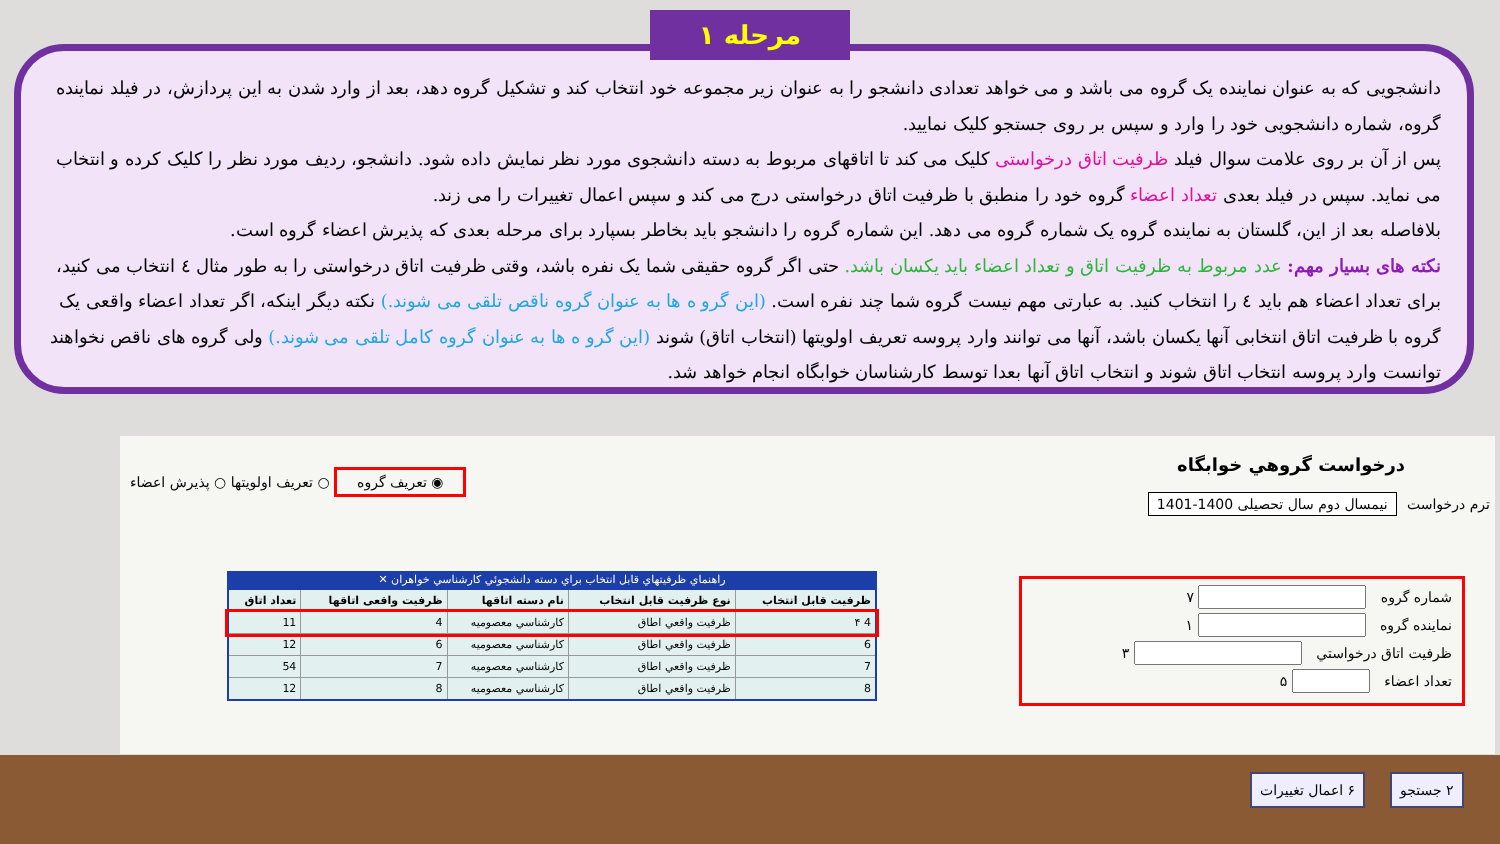مرحله ۱
دانشجویی که به عنوان نماینده یک گروه می باشد و می خواهد تعدادی دانشجو را به عنوان زیر مجموعه خود انتخاب کند و تشکیل گروه دهد، بعد از وارد شدن به این پردازش، در فیلد نماینده گروه، شماره دانشجویی خود را وارد و سپس بر روی جستجو کلیک نمایید.
پس از آن بر روی علامت سوال فیلد ظرفیت اتاق درخواستی کلیک می کند تا اتاقهای مربوط به دسته دانشجوی مورد نظر نمایش داده شود. دانشجو، ردیف مورد نظر را کلیک کرده و انتخاب می نماید. سپس در فیلد بعدی تعداد اعضاء گروه خود را منطبق با ظرفیت اتاق درخواستی درج می کند و سپس اعمال تغییرات را می زند.
بلافاصله بعد از این، گلستان به نماینده گروه یک شماره گروه می دهد. این شماره گروه را دانشجو باید بخاطر بسپارد برای مرحله بعدی که پذیرش اعضاء گروه است.
نکته های بسیار مهم: عدد مربوط به ظرفیت اتاق و تعداد اعضاء باید یکسان باشد. حتی اگر گروه حقیقی شما یک نفره باشد، وقتی ظرفیت اتاق درخواستی را به طور مثال ٤ انتخاب می کنید، برای تعداد اعضاء هم باید ٤ را انتخاب کنید. به عبارتی مهم نیست گروه شما چند نفره است. (این گرو ه ها به عنوان گروه ناقص تلقی می شوند.) نکته دیگر اینکه، اگر تعداد اعضاء واقعی یک گروه با ظرفیت اتاق انتخابی آنها یکسان باشد، آنها می توانند وارد پروسه تعریف اولویتها (انتخاب اتاق) شوند (این گرو ه ها به عنوان گروه کامل تلقی می شوند.) ولی گروه های ناقص نخواهند توانست وارد پروسه انتخاب اتاق شوند و انتخاب اتاق آنها بعدا توسط کارشناسان خوابگاه انجام خواهد شد.
درخواست گروهي خوابگاه
ترم درخواست نیمسال دوم سال تحصیلی 1400-1401
◉ تعریف گروه ○ تعریف اولویتها ○ پذیرش اعضاء
شماره گروه ۷
نماینده گروه ۱
ظرفیت اتاق درخواستي ۳
تعداد اعضاء ۵
راهنماي ظرفيتهاي قابل انتخاب براي دسته دانشجوئي كارشناسي خواهران ✕
| ظرفیت قابل انتخاب | نوع ظرفیت قابل انتخاب | نام دسته اتاقها | ظرفیت واقعی اتاقها | تعداد اتاق |
| --- | --- | --- | --- | --- |
| 4 ۴ | ظرفيت واقعي اطاق | كارشناسي معصومیه | 4 | 11 |
| 6 | ظرفيت واقعي اطاق | كارشناسي معصومیه | 6 | 12 |
| 7 | ظرفيت واقعي اطاق | كارشناسي معصومیه | 7 | 54 |
| 8 | ظرفيت واقعي اطاق | كارشناسي معصومیه | 8 | 12 |
۶ اعمال تغییرات ۲ جستجو